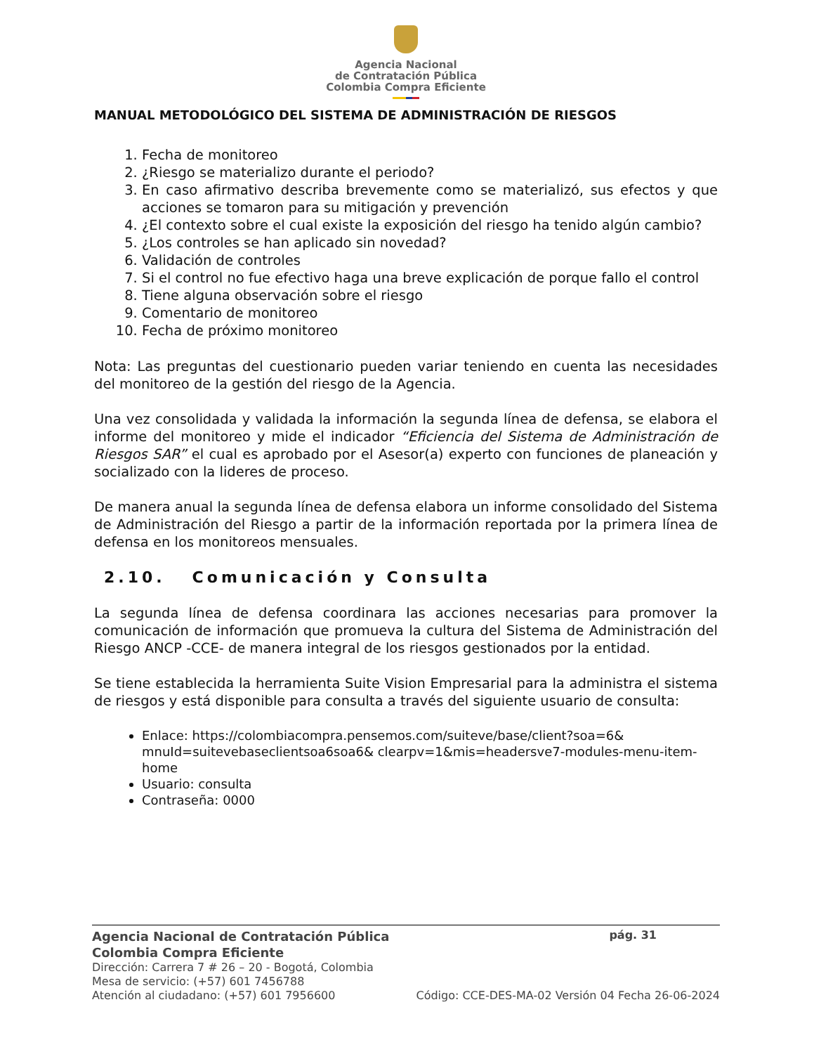Agencia Nacional
de Contratación Pública
Colombia Compra Eficiente
MANUAL METODOLÓGICO DEL SISTEMA DE ADMINISTRACIÓN DE RIESGOS
1. Fecha de monitoreo
2. ¿Riesgo se materializo durante el periodo?
3. En caso afirmativo describa brevemente como se materializó, sus efectos y que acciones se tomaron para su mitigación y prevención
4. ¿El contexto sobre el cual existe la exposición del riesgo ha tenido algún cambio?
5. ¿Los controles se han aplicado sin novedad?
6. Validación de controles
7. Si el control no fue efectivo haga una breve explicación de porque fallo el control
8. Tiene alguna observación sobre el riesgo
9. Comentario de monitoreo
10. Fecha de próximo monitoreo
Nota: Las preguntas del cuestionario pueden variar teniendo en cuenta las necesidades del monitoreo de la gestión del riesgo de la Agencia.
Una vez consolidada y validada la información la segunda línea de defensa, se elabora el informe del monitoreo y mide el indicador “Eficiencia del Sistema de Administración de Riesgos SAR” el cual es aprobado por el Asesor(a) experto con funciones de planeación y socializado con la lideres de proceso.
De manera anual la segunda línea de defensa elabora un informe consolidado del Sistema de Administración del Riesgo a partir de la información reportada por la primera línea de defensa en los monitoreos mensuales.
2.10. Comunicación y Consulta
La segunda línea de defensa coordinara las acciones necesarias para promover la comunicación de información que promueva la cultura del Sistema de Administración del Riesgo ANCP -CCE- de manera integral de los riesgos gestionados por la entidad.
Se tiene establecida la herramienta Suite Vision Empresarial para la administra el sistema de riesgos y está disponible para consulta a través del siguiente usuario de consulta:
Enlace: https://colombiacompra.pensemos.com/suiteve/base/client?soa=6& mnuId=suitevebaseclientsoa6soa6& clearpv=1&mis=headersve7-modules-menu-item-home
Usuario: consulta
Contraseña: 0000
Agencia Nacional de Contratación Pública pág. 31
Colombia Compra Eficiente
Dirección: Carrera 7 # 26 – 20 - Bogotá, Colombia
Mesa de servicio: (+57) 601 7456788
Atención al ciudadano: (+57) 601 7956600 Código: CCE-DES-MA-02 Versión 04 Fecha 26-06-2024